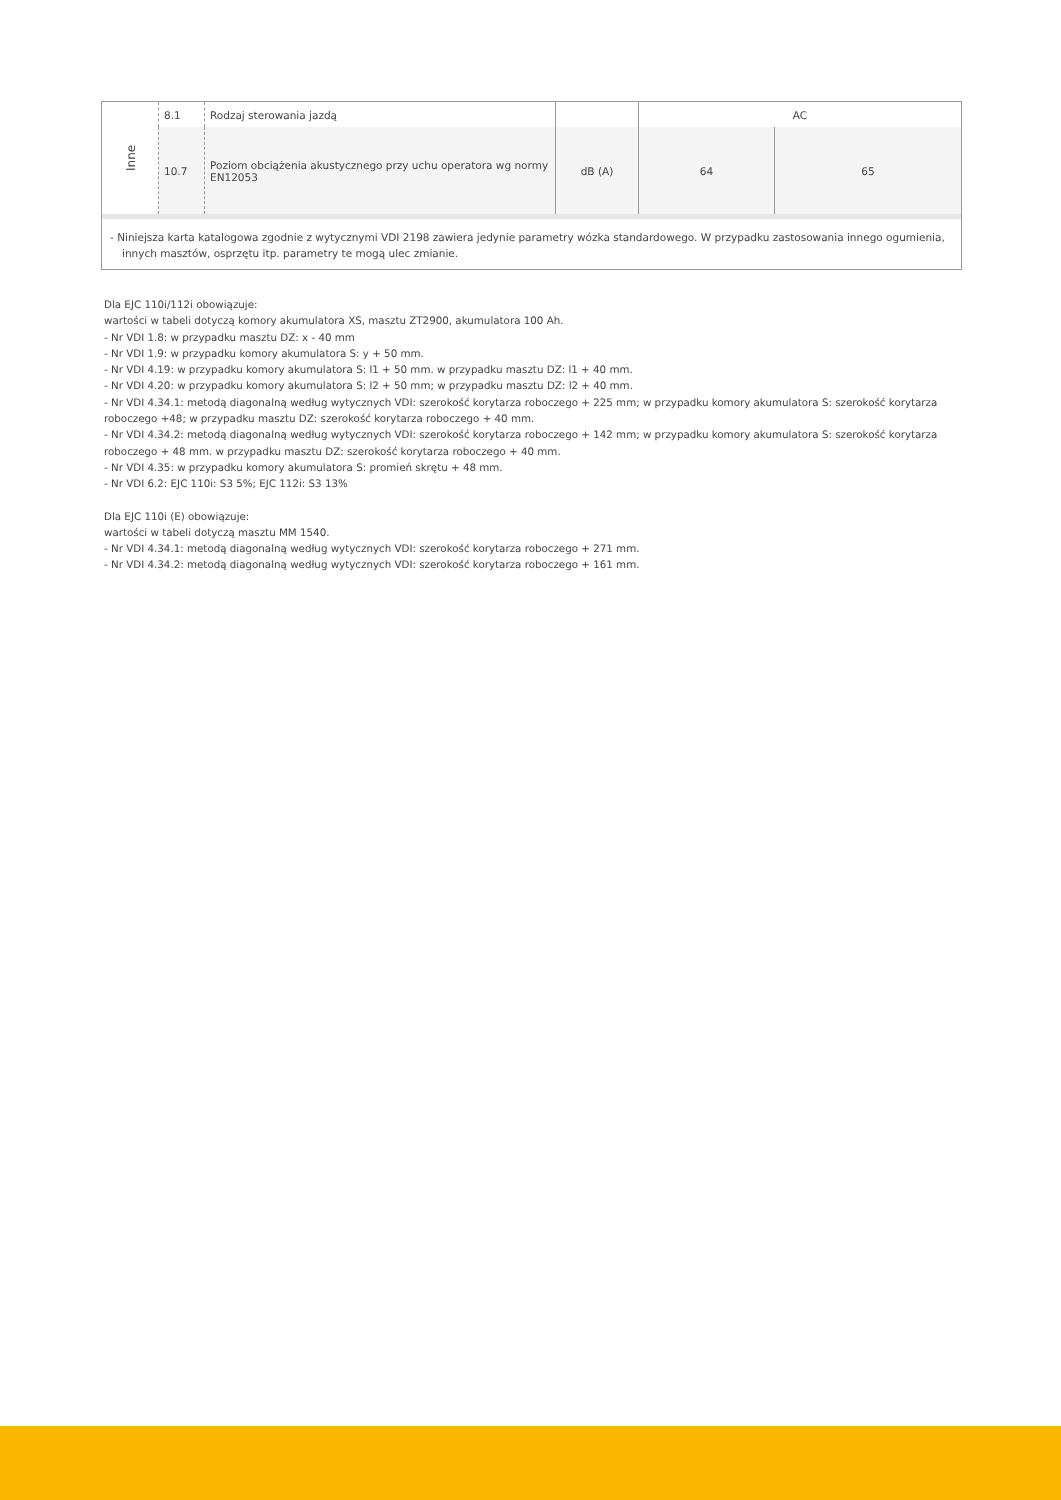| Inne | 8.1 | Rodzaj sterowania jazdą | | AC | |
| | 10.7 | Poziom obciążenia akustycznego przy uchu operatora wg normy EN12053 | dB (A) | 64 | 65 |
- Niniejsza karta katalogowa zgodnie z wytycznymi VDI 2198 zawiera jedynie parametry wózka standardowego. W przypadku zastosowania innego ogumienia, innych masztów, osprzętu itp. parametry te mogą ulec zmianie.
Dla EJC 110i/112i obowiązuje:
wartości w tabeli dotyczą komory akumulatora XS, masztu ZT2900, akumulatora 100 Ah.
- Nr VDI 1.8: w przypadku masztu DZ: x - 40 mm
- Nr VDI 1.9: w przypadku komory akumulatora S: y + 50 mm.
- Nr VDI 4.19: w przypadku komory akumulatora S: l1 + 50 mm. w przypadku masztu DZ: l1 + 40 mm.
- Nr VDI 4.20: w przypadku komory akumulatora S: l2 + 50 mm; w przypadku masztu DZ: l2 + 40 mm.
- Nr VDI 4.34.1: metodą diagonalną według wytycznych VDI: szerokość korytarza roboczego + 225 mm; w przypadku komory akumulatora S: szerokość korytarza roboczego +48; w przypadku masztu DZ: szerokość korytarza roboczego + 40 mm.
- Nr VDI 4.34.2: metodą diagonalną według wytycznych VDI: szerokość korytarza roboczego + 142 mm; w przypadku komory akumulatora S: szerokość korytarza roboczego + 48 mm. w przypadku masztu DZ: szerokość korytarza roboczego + 40 mm.
- Nr VDI 4.35: w przypadku komory akumulatora S: promień skrętu + 48 mm.
- Nr VDI 6.2: EJC 110i: S3 5%; EJC 112i: S3 13%
Dla EJC 110i (E) obowiązuje:
wartości w tabeli dotyczą masztu MM 1540.
- Nr VDI 4.34.1: metodą diagonalną według wytycznych VDI: szerokość korytarza roboczego + 271 mm.
- Nr VDI 4.34.2: metodą diagonalną według wytycznych VDI: szerokość korytarza roboczego + 161 mm.